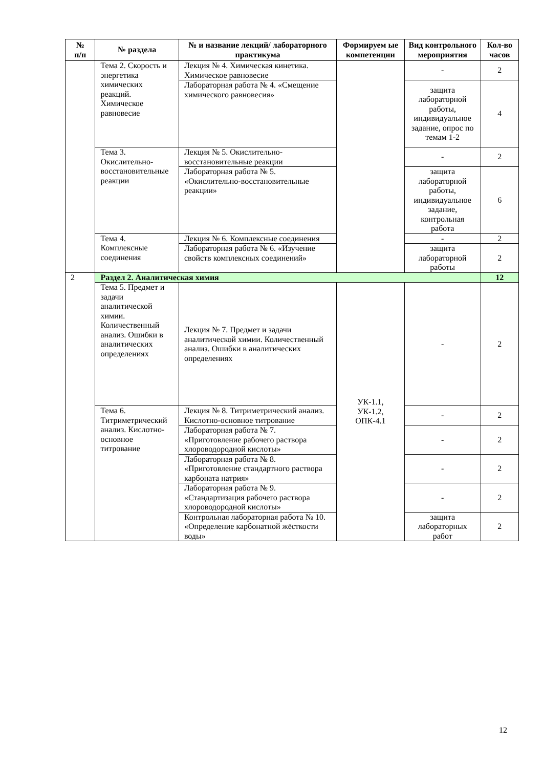| № п/п | № раздела | № и название лекций/ лабораторного практикума | Формируем ые компетенции | Вид контрольного мероприятия | Кол-во часов |
| --- | --- | --- | --- | --- | --- |
| | Тема 2. Скорость и энергетика химических реакций. Химическое равновесие | Лекция № 4. Химическая кинетика. Химическое равновесие | | - | 2 |
| | | Лабораторная работа № 4. «Смещение химического равновесия» | | защита лабораторной работы, индивидуальное задание, опрос по темам 1-2 | 4 |
| | Тема 3. Окислительно-восстановительные реакции | Лекция № 5. Окислительно-восстановительные реакции | | - | 2 |
| | | Лабораторная работа № 5. «Окислительно-восстановительные реакции» | | защита лабораторной работы, индивидуальное задание, контрольная работа | 6 |
| | Тема 4. Комплексные соединения | Лекция № 6. Комплексные соединения | | - | 2 |
| | | Лабораторная работа № 6. «Изучение свойств комплексных соединений» | | защита лабораторной работы | 2 |
| 2 | Раздел 2. Аналитическая химия | | | | 12 |
| | Тема 5. Предмет и задачи аналитической химии. Количественный анализ. Ошибки в аналитических определениях | Лекция № 7. Предмет и задачи аналитической химии. Количественный анализ. Ошибки в аналитических определениях | УК-1.1, УК-1.2, ОПК-4.1 | - | 2 |
| | Тема 6. Титриметрический анализ. Кислотно-основное титрование | Лекция № 8. Титриметрический анализ. Кислотно-основное титрование | | - | 2 |
| | | Лабораторная работа № 7. «Приготовление рабочего раствора хлороводородной кислоты» | | - | 2 |
| | | Лабораторная работа № 8. «Приготовление стандартного раствора карбоната натрия» | | - | 2 |
| | | Лабораторная работа № 9. «Стандартизация рабочего раствора хлороводородной кислоты» | | - | 2 |
| | | Контрольная лабораторная работа № 10. «Определение карбонатной жёсткости воды» | | защита лабораторных работ | 2 |
12